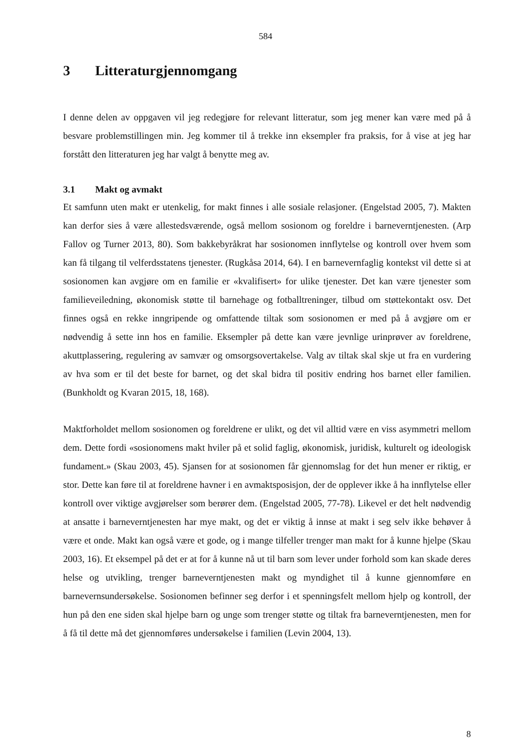584
3 Litteraturgjennomgang
I denne delen av oppgaven vil jeg redegjøre for relevant litteratur, som jeg mener kan være med på å besvare problemstillingen min. Jeg kommer til å trekke inn eksempler fra praksis, for å vise at jeg har forstått den litteraturen jeg har valgt å benytte meg av.
3.1 Makt og avmakt
Et samfunn uten makt er utenkelig, for makt finnes i alle sosiale relasjoner. (Engelstad 2005, 7). Makten kan derfor sies å være allestedsværende, også mellom sosionom og foreldre i barneverntjenesten. (Arp Fallov og Turner 2013, 80). Som bakkebyråkrat har sosionomen innflytelse og kontroll over hvem som kan få tilgang til velferdsstatens tjenester. (Rugkåsa 2014, 64). I en barnevernfaglig kontekst vil dette si at sosionomen kan avgjøre om en familie er «kvalifisert» for ulike tjenester. Det kan være tjenester som familieveiledning, økonomisk støtte til barnehage og fotballtreninger, tilbud om støttekontakt osv. Det finnes også en rekke inngripende og omfattende tiltak som sosionomen er med på å avgjøre om er nødvendig å sette inn hos en familie. Eksempler på dette kan være jevnlige urinprøver av foreldrene, akuttplassering, regulering av samvær og omsorgsovertakelse. Valg av tiltak skal skje ut fra en vurdering av hva som er til det beste for barnet, og det skal bidra til positiv endring hos barnet eller familien. (Bunkholdt og Kvaran 2015, 18, 168).
Maktforholdet mellom sosionomen og foreldrene er ulikt, og det vil alltid være en viss asymmetri mellom dem. Dette fordi «sosionomens makt hviler på et solid faglig, økonomisk, juridisk, kulturelt og ideologisk fundament.» (Skau 2003, 45). Sjansen for at sosionomen får gjennomslag for det hun mener er riktig, er stor. Dette kan føre til at foreldrene havner i en avmaktsposisjon, der de opplever ikke å ha innflytelse eller kontroll over viktige avgjørelser som berører dem. (Engelstad 2005, 77-78). Likevel er det helt nødvendig at ansatte i barneverntjenesten har mye makt, og det er viktig å innse at makt i seg selv ikke behøver å være et onde. Makt kan også være et gode, og i mange tilfeller trenger man makt for å kunne hjelpe (Skau 2003, 16). Et eksempel på det er at for å kunne nå ut til barn som lever under forhold som kan skade deres helse og utvikling, trenger barneverntjenesten makt og myndighet til å kunne gjennomføre en barnevernsundersøkelse. Sosionomen befinner seg derfor i et spenningsfelt mellom hjelp og kontroll, der hun på den ene siden skal hjelpe barn og unge som trenger støtte og tiltak fra barneverntjenesten, men for å få til dette må det gjennomføres undersøkelse i familien (Levin 2004, 13).
8